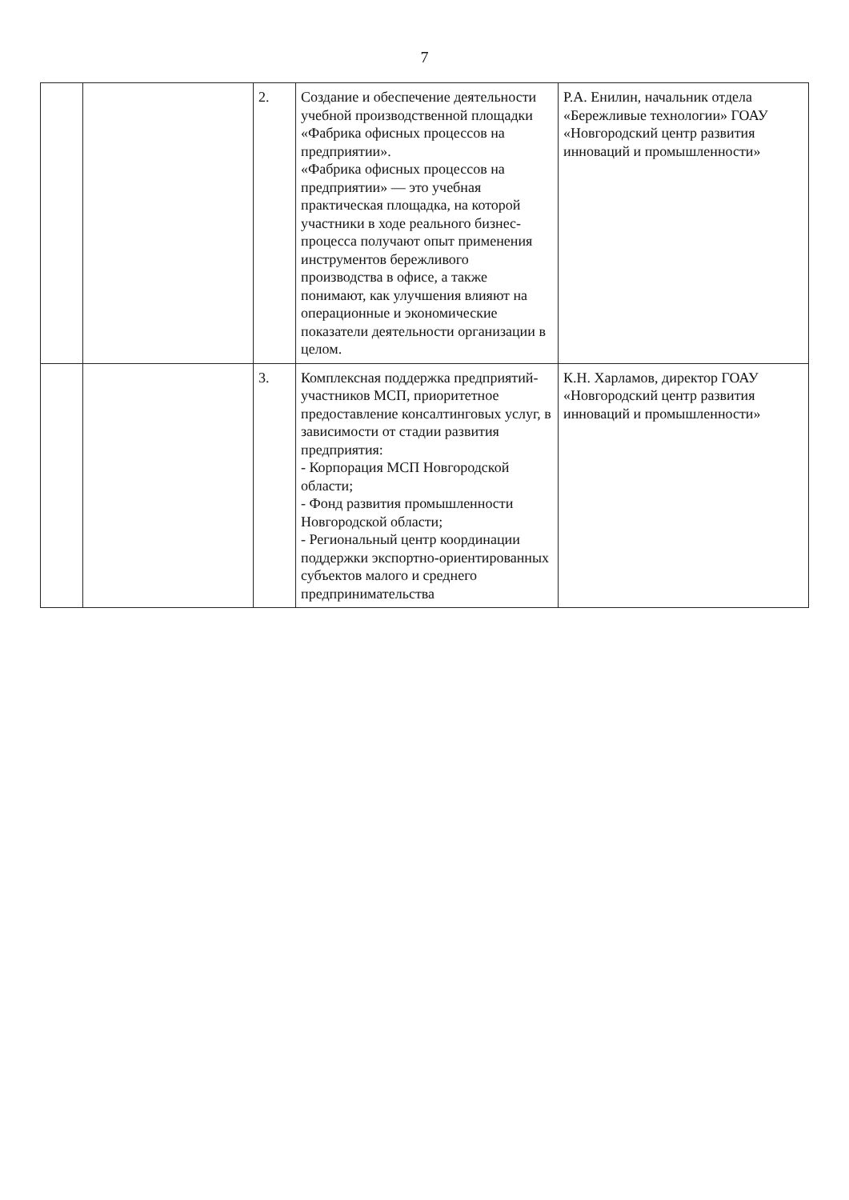7
| | | 2. | Создание и обеспечение деятельности учебной производственной площадки «Фабрика офисных процессов на предприятии». «Фабрика офисных процессов на предприятии» — это учебная практическая площадка, на которой участники в ходе реального бизнес-процесса получают опыт применения инструментов бережливого производства в офисе, а также понимают, как улучшения влияют на операционные и экономические показатели деятельности организации в целом. | Р.А. Енилин, начальник отдела «Бережливые технологии» ГОАУ «Новгородский центр развития инноваций и промышленности» |
| | | 3. | Комплексная поддержка предприятий-участников МСП, приоритетное предоставление консалтинговых услуг, в зависимости от стадии развития предприятия: - Корпорация МСП Новгородской области; - Фонд развития промышленности Новгородской области; - Региональный центр координации поддержки экспортно-ориентированных субъектов малого и среднего предпринимательства | К.Н. Харламов, директор ГОАУ «Новгородский центр развития инноваций и промышленности» |